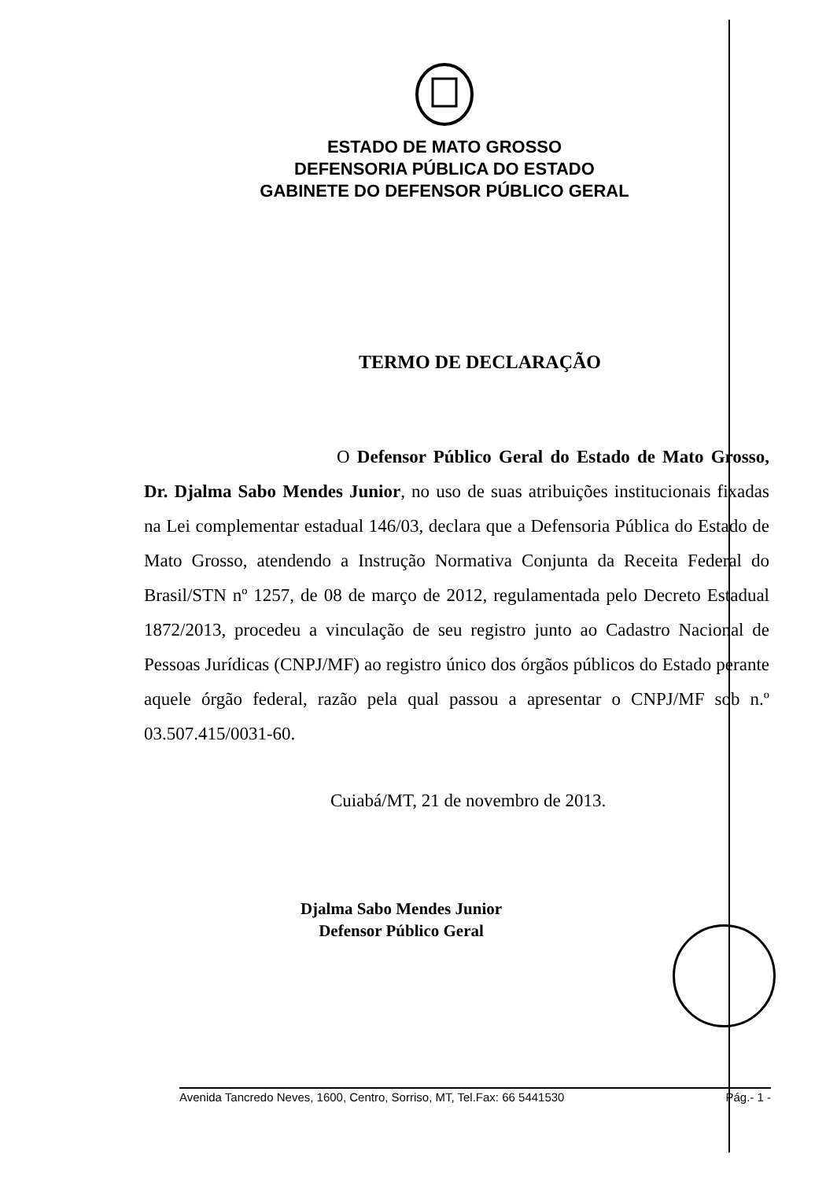ESTADO DE MATO GROSSO
DEFENSORIA PÚBLICA DO ESTADO
GABINETE DO DEFENSOR PÚBLICO GERAL
TERMO DE DECLARAÇÃO
O Defensor Público Geral do Estado de Mato Grosso, Dr. Djalma Sabo Mendes Junior, no uso de suas atribuições institucionais fixadas na Lei complementar estadual 146/03, declara que a Defensoria Pública do Estado de Mato Grosso, atendendo a Instrução Normativa Conjunta da Receita Federal do Brasil/STN nº 1257, de 08 de março de 2012, regulamentada pelo Decreto Estadual 1872/2013, procedeu a vinculação de seu registro junto ao Cadastro Nacional de Pessoas Jurídicas (CNPJ/MF) ao registro único dos órgãos públicos do Estado perante aquele órgão federal, razão pela qual passou a apresentar o CNPJ/MF sob n.º 03.507.415/0031-60.
Cuiabá/MT, 21 de novembro de 2013.
Djalma Sabo Mendes Junior
Defensor Público Geral
Avenida Tancredo Neves, 1600, Centro, Sorriso, MT, Tel.Fax: 66 5441530 Pág.- 1 -